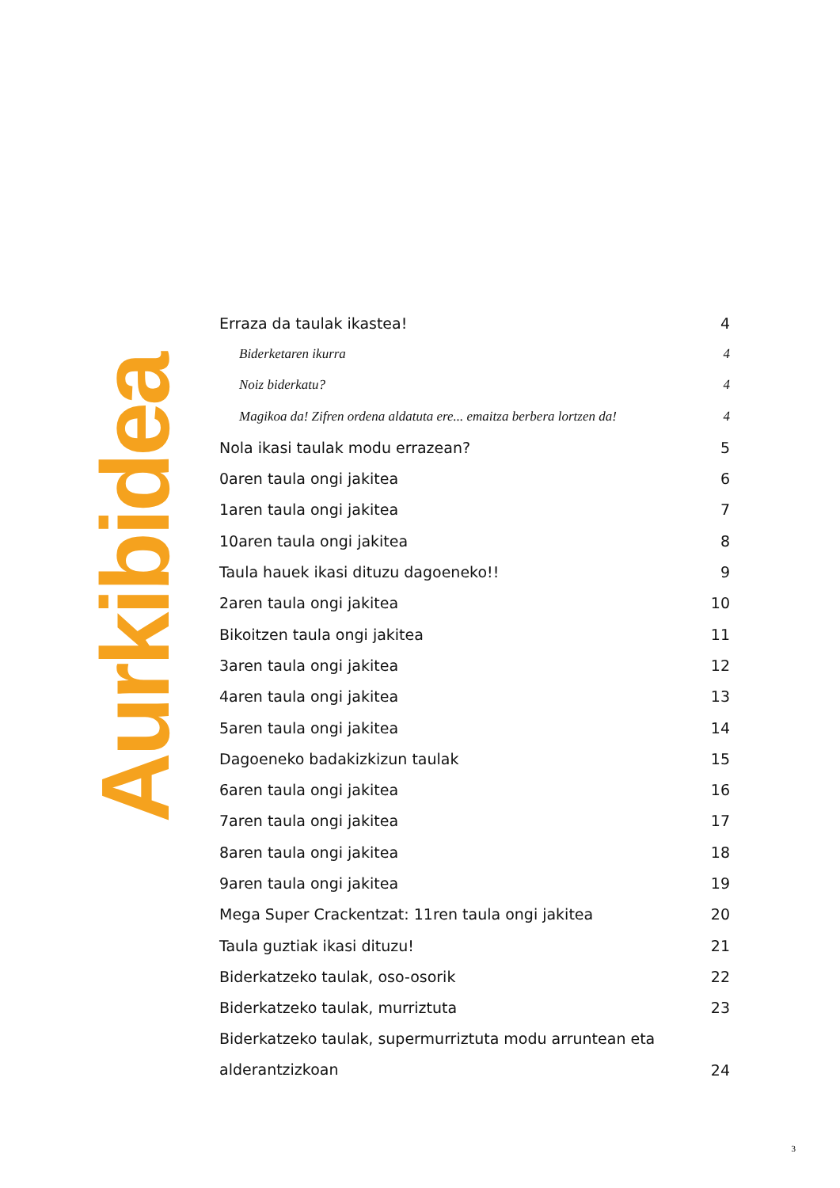Aurkibidea
| Erraza da taulak ikastea! | 4 |
| Biderketaren ikurra | 4 |
| Noiz biderkatu? | 4 |
| Magikoa da! Zifren ordena aldatuta ere... emaitza berbera lortzen da! | 4 |
| Nola ikasi taulak modu errazean? | 5 |
| 0aren taula ongi jakitea | 6 |
| 1aren taula ongi jakitea | 7 |
| 10aren taula ongi jakitea | 8 |
| Taula hauek ikasi dituzu dagoeneko!! | 9 |
| 2aren taula ongi jakitea | 10 |
| Bikoitzen taula ongi jakitea | 11 |
| 3aren taula ongi jakitea | 12 |
| 4aren taula ongi jakitea | 13 |
| 5aren taula ongi jakitea | 14 |
| Dagoeneko badakizkizun taulak | 15 |
| 6aren taula ongi jakitea | 16 |
| 7aren taula ongi jakitea | 17 |
| 8aren taula ongi jakitea | 18 |
| 9aren taula ongi jakitea | 19 |
| Mega Super Crackentzat: 11ren taula ongi jakitea | 20 |
| Taula guztiak ikasi dituzu! | 21 |
| Biderkatzeko taulak, oso-osorik | 22 |
| Biderkatzeko taulak, murriztuta | 23 |
| Biderkatzeko taulak, supermurriztuta modu arruntean eta alderantzizkoan | 24 |
3